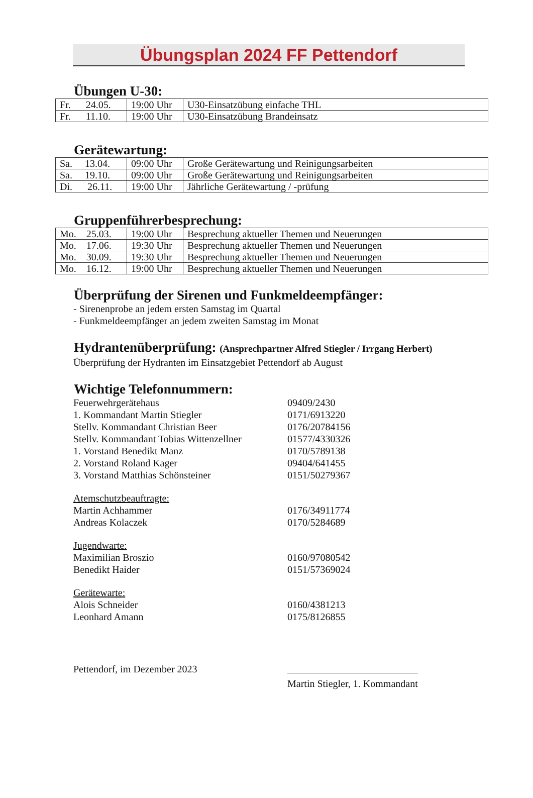Übungsplan 2024 FF Pettendorf
Übungen U-30:
| Fr. 24.05. | 19:00 Uhr | U30-Einsatzübung einfache THL |
| Fr. 11.10. | 19:00 Uhr | U30-Einsatzübung Brandeinsatz |
Gerätewartung:
| Sa. 13.04. | 09:00 Uhr | Große Gerätewartung und Reinigungsarbeiten |
| Sa. 19.10. | 09:00 Uhr | Große Gerätewartung und Reinigungsarbeiten |
| Di. 26.11. | 19:00 Uhr | Jährliche Gerätewartung / -prüfung |
Gruppenführerbesprechung:
| Mo. 25.03. | 19:00 Uhr | Besprechung aktueller Themen und Neuerungen |
| Mo. 17.06. | 19:30 Uhr | Besprechung aktueller Themen und Neuerungen |
| Mo. 30.09. | 19:30 Uhr | Besprechung aktueller Themen und Neuerungen |
| Mo. 16.12. | 19:00 Uhr | Besprechung aktueller Themen und Neuerungen |
Überprüfung der Sirenen und Funkmeldeempfänger:
- Sirenenprobe an jedem ersten Samstag im Quartal
- Funkmeldeempfänger an jedem zweiten Samstag im Monat
Hydrantenüberprüfung: (Ansprechpartner Alfred Stiegler / Irrgang Herbert)
Überprüfung der Hydranten im Einsatzgebiet Pettendorf ab August
Wichtige Telefonnummern:
Feuerwehrgerätehaus 09409/2430
1. Kommandant Martin Stiegler 0171/6913220
Stellv. Kommandant Christian Beer 0176/20784156
Stellv. Kommandant Tobias Wittenzellner 01577/4330326
1. Vorstand Benedikt Manz 0170/5789138
2. Vorstand Roland Kager 09404/641455
3. Vorstand Matthias Schönsteiner 0151/50279367
Atemschutzbeauftragte:
Martin Achhammer 0176/34911774
Andreas Kolaczek 0170/5284689
Jugendwarte:
Maximilian Broszio 0160/97080542
Benedikt Haider 0151/57369024
Gerätewarte:
Alois Schneider 0160/4381213
Leonhard Amann 0175/8126855
Pettendorf, im Dezember 2023 Martin Stiegler, 1. Kommandant